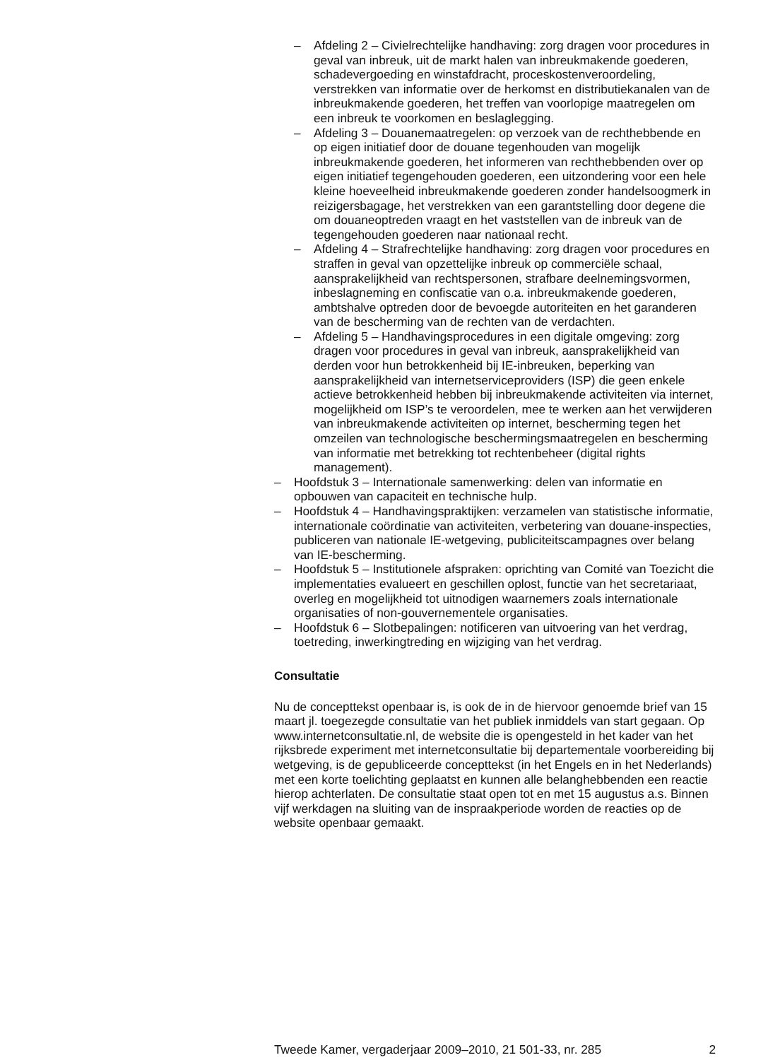– Afdeling 2 – Civielrechtelijke handhaving: zorg dragen voor procedures in geval van inbreuk, uit de markt halen van inbreukmakende goederen, schadevergoeding en winstafdracht, proceskostenveroordeling, verstrekken van informatie over de herkomst en distributiekanalen van de inbreukmakende goederen, het treffen van voorlopige maatregelen om een inbreuk te voorkomen en beslaglegging.
– Afdeling 3 – Douanemaatregelen: op verzoek van de rechthebbende en op eigen initiatief door de douane tegenhouden van mogelijk inbreukmakende goederen, het informeren van rechthebbenden over op eigen initiatief tegengehouden goederen, een uitzondering voor een hele kleine hoeveelheid inbreukmakende goederen zonder handelsoogmerk in reizigersbagage, het verstrekken van een garantstelling door degene die om douaneoptreden vraagt en het vaststellen van de inbreuk van de tegengehouden goederen naar nationaal recht.
– Afdeling 4 – Strafrechtelijke handhaving: zorg dragen voor procedures en straffen in geval van opzettelijke inbreuk op commerciële schaal, aansprakelijkheid van rechtspersonen, strafbare deelnemingsvormen, inbeslagneming en confiscatie van o.a. inbreukmakende goederen, ambtshalve optreden door de bevoegde autoriteiten en het garanderen van de bescherming van de rechten van de verdachten.
– Afdeling 5 – Handhavingsprocedures in een digitale omgeving: zorg dragen voor procedures in geval van inbreuk, aansprakelijkheid van derden voor hun betrokkenheid bij IE-inbreuken, beperking van aansprakelijkheid van internetserviceproviders (ISP) die geen enkele actieve betrokkenheid hebben bij inbreukmakende activiteiten via internet, mogelijkheid om ISP’s te veroordelen, mee te werken aan het verwijderen van inbreukmakende activiteiten op internet, bescherming tegen het omzeilen van technologische beschermingsmaatregelen en bescherming van informatie met betrekking tot rechtenbeheer (digital rights management).
– Hoofdstuk 3 – Internationale samenwerking: delen van informatie en opbouwen van capaciteit en technische hulp.
– Hoofdstuk 4 – Handhavingspraktijken: verzamelen van statistische informatie, internationale coördinatie van activiteiten, verbetering van douane-inspecties, publiceren van nationale IE-wetgeving, publiciteitscampagnes over belang van IE-bescherming.
– Hoofdstuk 5 – Institutionele afspraken: oprichting van Comité van Toezicht die implementaties evalueert en geschillen oplost, functie van het secretariaat, overleg en mogelijkheid tot uitnodigen waarnemers zoals internationale organisaties of non-gouvernementele organisaties.
– Hoofdstuk 6 – Slotbepalingen: notificeren van uitvoering van het verdrag, toetreding, inwerkingtreding en wijziging van het verdrag.
Consultatie
Nu de concepttekst openbaar is, is ook de in de hiervoor genoemde brief van 15 maart jl. toegezegde consultatie van het publiek inmiddels van start gegaan. Op www.internetconsultatie.nl, de website die is opengesteld in het kader van het rijksbrede experiment met internetconsultatie bij departementale voorbereiding bij wetgeving, is de gepubliceerde concepttekst (in het Engels en in het Nederlands) met een korte toelichting geplaatst en kunnen alle belanghebbenden een reactie hierop achterlaten. De consultatie staat open tot en met 15 augustus a.s. Binnen vijf werkdagen na sluiting van de inspraakperiode worden de reacties op de website openbaar gemaakt.
Tweede Kamer, vergaderjaar 2009–2010, 21 501-33, nr. 285 2